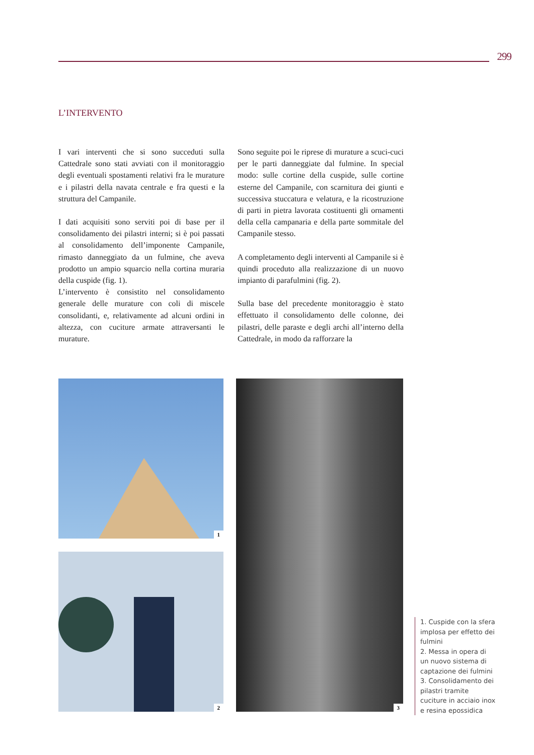299
L’INTERVENTO
I vari interventi che si sono succeduti sulla Cattedrale sono stati avviati con il monitoraggio degli eventuali spostamenti relativi fra le murature e i pilastri della navata centrale e fra questi e la struttura del Campanile.
I dati acquisiti sono serviti poi di base per il consolidamento dei pilastri interni; si è poi passati al consolidamento dell’imponente Campanile, rimasto danneggiato da un fulmine, che aveva prodotto un ampio squarcio nella cortina muraria della cuspide (fig. 1).
L’intervento è consistito nel consolidamento generale delle murature con coli di miscele consolidanti, e, relativamente ad alcuni ordini in altezza, con cuciture armate attraversanti le murature.
Sono seguite poi le riprese di murature a scuci-cuci per le parti danneggiate dal fulmine. In special modo: sulle cortine della cuspide, sulle cortine esterne del Campanile, con scarnitura dei giunti e successiva stuccatura e velatura, e la ricostruzione di parti in pietra lavorata costituenti gli ornamenti della cella campanaria e della parte sommitale del Campanile stesso.
A completamento degli interventi al Campanile si è quindi proceduto alla realizzazione di un nuovo impianto di parafulmini (fig. 2).
Sulla base del precedente monitoraggio è stato effettuato il consolidamento delle colonne, dei pilastri, delle paraste e degli archi all’interno della Cattedrale, in modo da rafforzare la
1
2
3
1. Cuspide con la sfera implosa per effetto dei fulmini
2. Messa in opera di un nuovo sistema di captazione dei fulmini
3. Consolidamento dei pilastri tramite cuciture in acciaio inox e resina epossidica